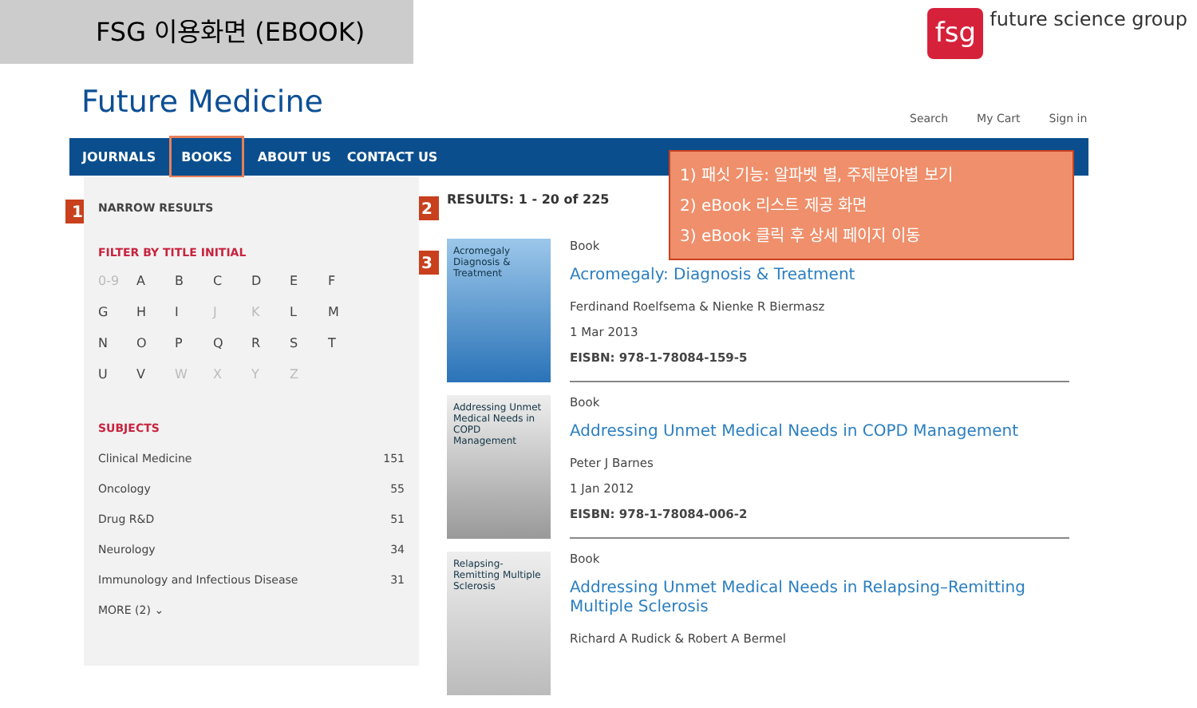FSG 이용화면 (EBOOK)
fsg
future science group
Future Medicine Search My Cart Sign in
JOURNALS BOOKS ABOUT US CONTACT US
1 2
3
NARROW RESULTS
FILTER BY TITLE INITIAL
0-9 ABCDEFGHI J K LMNOPQRSTUV WXYZ
SUBJECTS
Clinical Medicine 151
Oncology 55
Drug R&D 51
Neurology 34
Immunology and Infectious Disease 31
MORE (2) ⌄
RESULTS: 1 - 20 of 225
Acromegaly
Diagnosis & Treatment
Book
Acromegaly: Diagnosis & Treatment
Ferdinand Roelfsema & Nienke R Biermasz
1 Mar 2013
EISBN: 978-1-78084-159-5
Addressing Unmet Medical Needs in COPD Management
Book
Addressing Unmet Medical Needs in COPD Management
Peter J Barnes
1 Jan 2012
EISBN: 978-1-78084-006-2
Relapsing-Remitting Multiple Sclerosis
Book
Addressing Unmet Medical Needs in Relapsing–Remitting Multiple Sclerosis
Richard A Rudick & Robert A Bermel
1) 패싯 기능: 알파벳 별, 주제분야별 보기
2) eBook 리스트 제공 화면
3) eBook 클릭 후 상세 페이지 이동